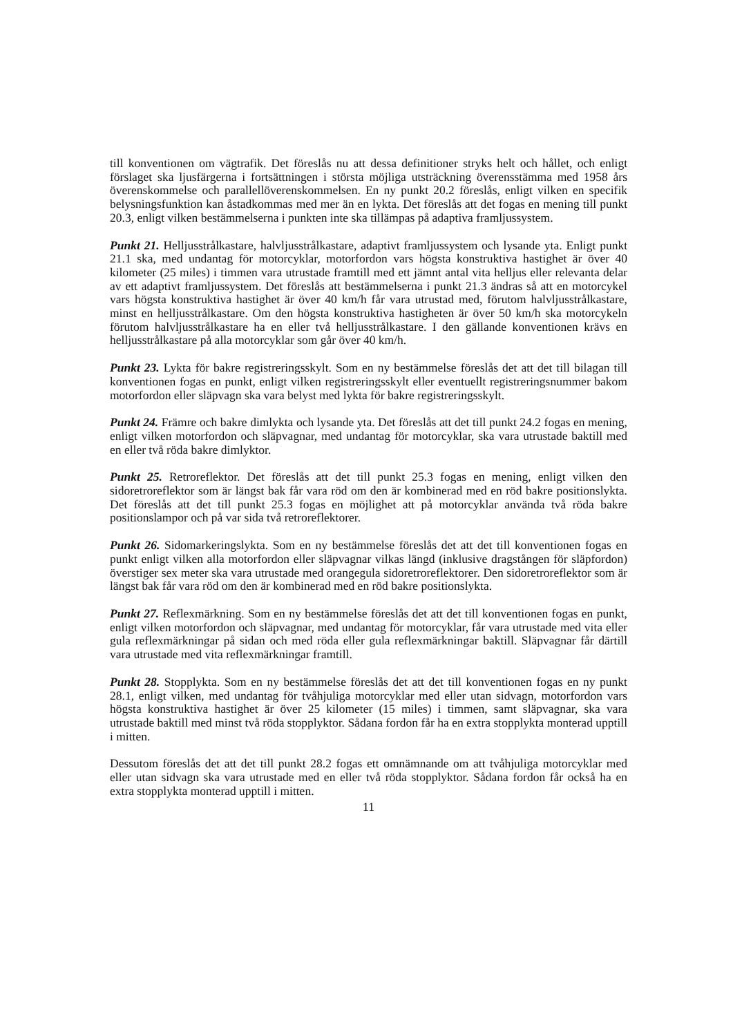till konventionen om vägtrafik. Det föreslås nu att dessa definitioner stryks helt och hållet, och enligt förslaget ska ljusfärgerna i fortsättningen i största möjliga utsträckning överensstämma med 1958 års överenskommelse och parallellöverenskommelsen. En ny punkt 20.2 föreslås, enligt vilken en specifik belysningsfunktion kan åstadkommas med mer än en lykta. Det föreslås att det fogas en mening till punkt 20.3, enligt vilken bestämmelserna i punkten inte ska tillämpas på adaptiva framljussystem.
Punkt 21. Helljusstrålkastare, halvljusstrålkastare, adaptivt framljussystem och lysande yta. Enligt punkt 21.1 ska, med undantag för motorcyklar, motorfordon vars högsta konstruktiva hastighet är över 40 kilometer (25 miles) i timmen vara utrustade framtill med ett jämnt antal vita helljus eller relevanta delar av ett adaptivt framljussystem. Det föreslås att bestämmelserna i punkt 21.3 ändras så att en motorcykel vars högsta konstruktiva hastighet är över 40 km/h får vara utrustad med, förutom halvljusstrålkastare, minst en helljusstrålkastare. Om den högsta konstruktiva hastigheten är över 50 km/h ska motorcykeln förutom halvljusstrålkastare ha en eller två helljusstrålkastare. I den gällande konventionen krävs en helljusstrålkastare på alla motorcyklar som går över 40 km/h.
Punkt 23. Lykta för bakre registreringsskylt. Som en ny bestämmelse föreslås det att det till bilagan till konventionen fogas en punkt, enligt vilken registreringsskylt eller eventuellt registreringsnummer bakom motorfordon eller släpvagn ska vara belyst med lykta för bakre registreringsskylt.
Punkt 24. Främre och bakre dimlykta och lysande yta. Det föreslås att det till punkt 24.2 fogas en mening, enligt vilken motorfordon och släpvagnar, med undantag för motorcyklar, ska vara utrustade baktill med en eller två röda bakre dimlyktor.
Punkt 25. Retroreflektor. Det föreslås att det till punkt 25.3 fogas en mening, enligt vilken den sidoretroreflektor som är längst bak får vara röd om den är kombinerad med en röd bakre positionslykta. Det föreslås att det till punkt 25.3 fogas en möjlighet att på motorcyklar använda två röda bakre positionslampor och på var sida två retroreflektorer.
Punkt 26. Sidomarkeringslykta. Som en ny bestämmelse föreslås det att det till konventionen fogas en punkt enligt vilken alla motorfordon eller släpvagnar vilkas längd (inklusive dragstången för släpfordon) överstiger sex meter ska vara utrustade med orangegula sidoretroreflektorer. Den sidoretroreflektor som är längst bak får vara röd om den är kombinerad med en röd bakre positionslykta.
Punkt 27. Reflexmärkning. Som en ny bestämmelse föreslås det att det till konventionen fogas en punkt, enligt vilken motorfordon och släpvagnar, med undantag för motorcyklar, får vara utrustade med vita eller gula reflexmärkningar på sidan och med röda eller gula reflexmärkningar baktill. Släpvagnar får därtill vara utrustade med vita reflexmärkningar framtill.
Punkt 28. Stopplykta. Som en ny bestämmelse föreslås det att det till konventionen fogas en ny punkt 28.1, enligt vilken, med undantag för tvåhjuliga motorcyklar med eller utan sidvagn, motorfordon vars högsta konstruktiva hastighet är över 25 kilometer (15 miles) i timmen, samt släpvagnar, ska vara utrustade baktill med minst två röda stopplyktor. Sådana fordon får ha en extra stopplykta monterad upptill i mitten.
Dessutom föreslås det att det till punkt 28.2 fogas ett omnämnande om att tvåhjuliga motorcyklar med eller utan sidvagn ska vara utrustade med en eller två röda stopplyktor. Sådana fordon får också ha en extra stopplykta monterad upptill i mitten.
11